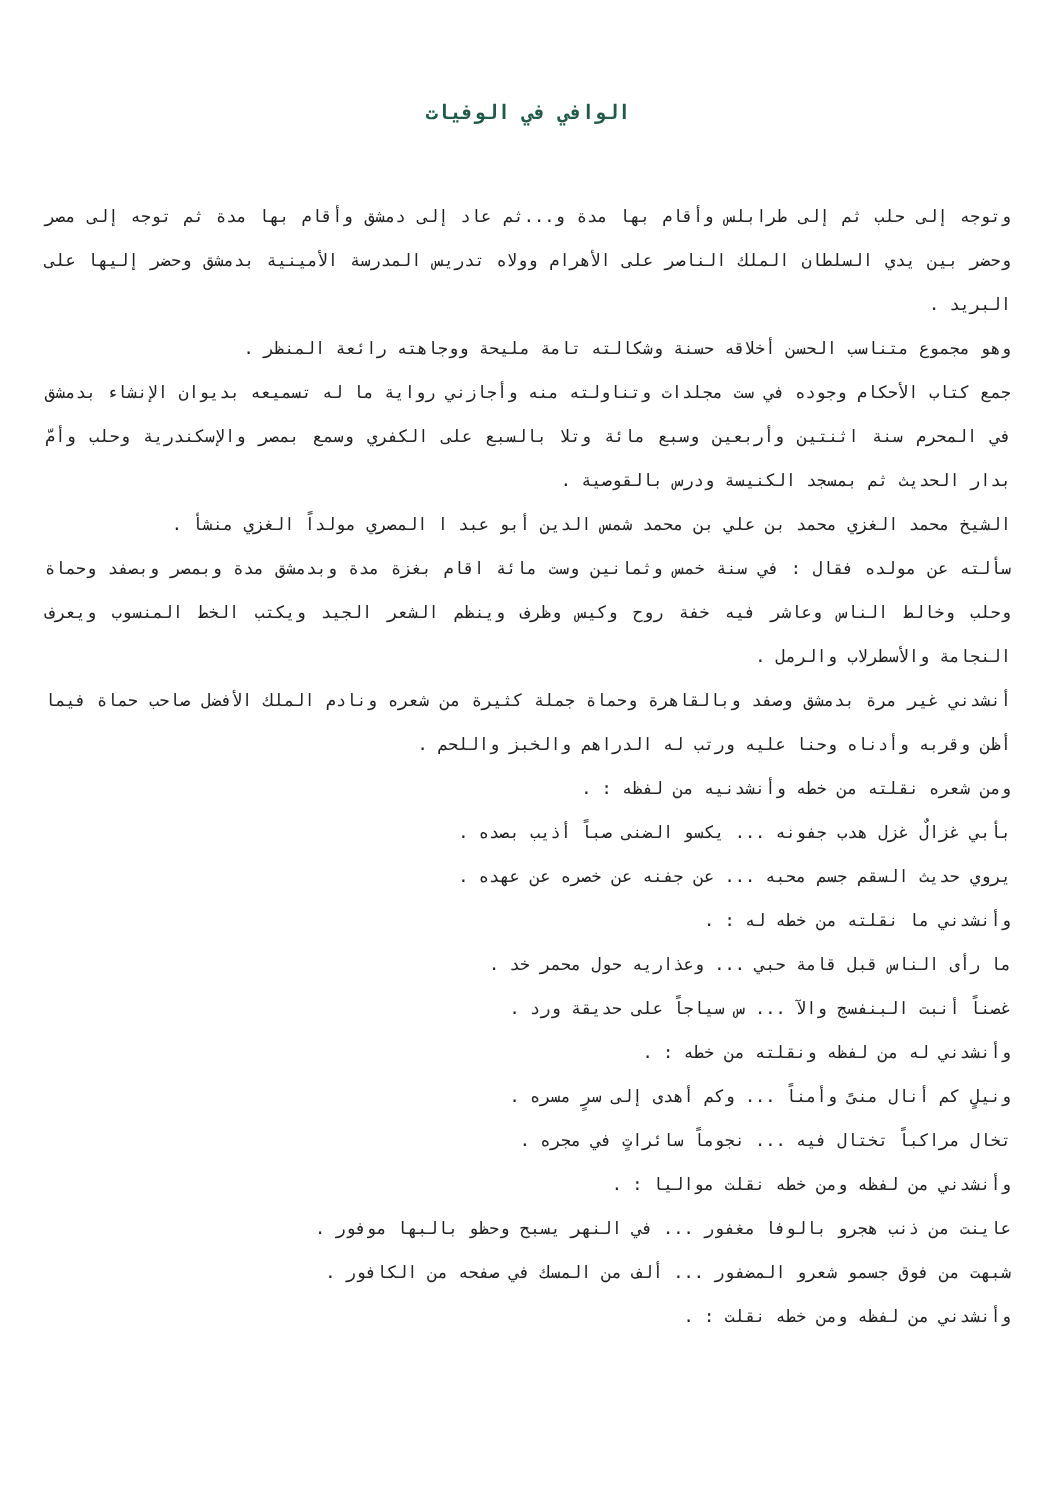الوافي في الوفيات
وتوجه إلى حلب ثم إلى طرابلس وأقام بها مدة و...ثم عاد إلى دمشق وأقام بها مدة ثم توجه إلى مصر وحضر بين يدي السلطان الملك الناصر على الأهرام وولاه تدريس المدرسة الأمينية بدمشق وحضر إليها على البريد .
وهو مجموع متناسب الحسن أخلاقه حسنة وشكالته تامة مليحة ووجاهته رائعة المنظر .
جمع كتاب الأحكام وجوده في ست مجلدات وتناولته منه وأجازني رواية ما له تسميعه بديوان الإنشاء بدمشق في المحرم سنة اثنتين وأربعين وسبع مائة وتلا بالسبع على الكفري وسمع بمصر والإسكندرية وحلب وأمّ بدار الحديث ثم بمسجد الكنيسة ودرس بالقوصية .
الشيخ محمد الغزي محمد بن علي بن محمد شمس الدين أبو عبد ا المصري مولداً الغزي منشأ .
سألته عن مولده فقال : في سنة خمس وثمانين وست مائة اقام بغزة مدة وبدمشق مدة وبمصر وبصفد وحماة وحلب وخالط الناس وعاشر فيه خفة روح وكيس وظرف وينظم الشعر الجيد ويكتب الخط المنسوب ويعرف النجامة والأسطرلاب والرمل .
أنشدني غير مرة بدمشق وصفد وبالقاهرة وحماة جملة كثيرة من شعره ونادم الملك الأفضل صاحب حماة فيما أظن وقربه وأدناه وحنا عليه ورتب له الدراهم والخبز واللحم .
ومن شعره نقلته من خطه وأنشدنيه من لفظه : .
بأبي غزالٌ غزل هدب جفونه ... يكسو الضنى صباً أذيب بصده .
يروي حديث السقم جسم محبه ... عن جفنه عن خصره عن عهده .
وأنشدني ما نقلته من خطه له : .
ما رأى الناس قبل قامة حبي ... وعذاريه حول محمر خد .
غصناً أنبت البنفسج والآ ... س سياجاً على حديقة ورد .
وأنشدني له من لفظه ونقلته من خطه : .
ونيلٍ كم أنال منىً وأمناً ... وكم أهدى إلى سرٍ مسره .
تخال مراكباً تختال فيه ... نجوماً سائراتٍ في مجره .
وأنشدني من لفظه ومن خطه نقلت مواليا : .
عاينت من ذنب هجرو بالوفا مغفور ... في النهر يسبح وحظو بالبها موفور .
شبهت من فوق جسمو شعرو المضفور ... ألف من المسك في صفحه من الكافور .
وأنشدني من لفظه ومن خطه نقلت : .